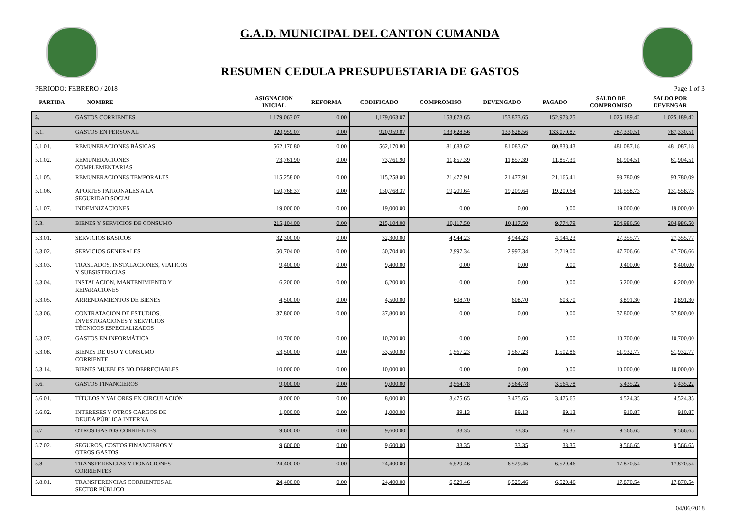G.A.D. MUNICIPAL DEL CANTON CUMANDA
RESUMEN CEDULA PRESUPUESTARIA DE GASTOS
PERIODO: FEBRERO / 2018 Page 1 of 3
| PARTIDA | NOMBRE | ASIGNACION INICIAL | REFORMA | CODIFICADO | COMPROMISO | DEVENGADO | PAGADO | SALDO DE COMPROMISO | SALDO POR DEVENGAR |
| --- | --- | --- | --- | --- | --- | --- | --- | --- | --- |
| 5. | GASTOS CORRIENTES | 1,179,063.07 | 0.00 | 1,179,063.07 | 153,873.65 | 153,873.65 | 152,973.25 | 1,025,189.42 | 1,025,189.42 |
| 5.1. | GASTOS EN PERSONAL | 920,959.07 | 0.00 | 920,959.07 | 133,628.56 | 133,628.56 | 133,070.87 | 787,330.51 | 787,330.51 |
| 5.1.01. | REMUNERACIONES BÁSICAS | 562,170.80 | 0.00 | 562,170.80 | 81,083.62 | 81,083.62 | 80,838.43 | 481,087.18 | 481,087.18 |
| 5.1.02. | REMUNERACIONES COMPLEMENTARIAS | 73,761.90 | 0.00 | 73,761.90 | 11,857.39 | 11,857.39 | 11,857.39 | 61,904.51 | 61,904.51 |
| 5.1.05. | REMUNERACIONES TEMPORALES | 115,258.00 | 0.00 | 115,258.00 | 21,477.91 | 21,477.91 | 21,165.41 | 93,780.09 | 93,780.09 |
| 5.1.06. | APORTES PATRONALES A LA SEGURIDAD SOCIAL | 150,768.37 | 0.00 | 150,768.37 | 19,209.64 | 19,209.64 | 19,209.64 | 131,558.73 | 131,558.73 |
| 5.1.07. | INDEMNIZACIONES | 19,000.00 | 0.00 | 19,000.00 | 0.00 | 0.00 | 0.00 | 19,000.00 | 19,000.00 |
| 5.3. | BIENES Y SERVICIOS DE CONSUMO | 215,104.00 | 0.00 | 215,104.00 | 10,117.50 | 10,117.50 | 9,774.79 | 204,986.50 | 204,986.50 |
| 5.3.01. | SERVICIOS BASICOS | 32,300.00 | 0.00 | 32,300.00 | 4,944.23 | 4,944.23 | 4,944.23 | 27,355.77 | 27,355.77 |
| 5.3.02. | SERVICIOS GENERALES | 50,704.00 | 0.00 | 50,704.00 | 2,997.34 | 2,997.34 | 2,719.00 | 47,706.66 | 47,706.66 |
| 5.3.03. | TRASLADOS, INSTALACIONES, VIATICOS Y SUBSISTENCIAS | 9,400.00 | 0.00 | 9,400.00 | 0.00 | 0.00 | 0.00 | 9,400.00 | 9,400.00 |
| 5.3.04. | INSTALACION, MANTENIMIENTO Y REPARACIONES | 6,200.00 | 0.00 | 6,200.00 | 0.00 | 0.00 | 0.00 | 6,200.00 | 6,200.00 |
| 5.3.05. | ARRENDAMIENTOS DE BIENES | 4,500.00 | 0.00 | 4,500.00 | 608.70 | 608.70 | 608.70 | 3,891.30 | 3,891.30 |
| 5.3.06. | CONTRATACION DE ESTUDIOS, INVESTIGACIONES Y SERVICIOS TÉCNICOS ESPECIALIZADOS | 37,800.00 | 0.00 | 37,800.00 | 0.00 | 0.00 | 0.00 | 37,800.00 | 37,800.00 |
| 5.3.07. | GASTOS EN INFORMÁTICA | 10,700.00 | 0.00 | 10,700.00 | 0.00 | 0.00 | 0.00 | 10,700.00 | 10,700.00 |
| 5.3.08. | BIENES DE USO Y CONSUMO CORRIENTE | 53,500.00 | 0.00 | 53,500.00 | 1,567.23 | 1,567.23 | 1,502.86 | 51,932.77 | 51,932.77 |
| 5.3.14. | BIENES MUEBLES NO DEPRECIABLES | 10,000.00 | 0.00 | 10,000.00 | 0.00 | 0.00 | 0.00 | 10,000.00 | 10,000.00 |
| 5.6. | GASTOS FINANCIEROS | 9,000.00 | 0.00 | 9,000.00 | 3,564.78 | 3,564.78 | 3,564.78 | 5,435.22 | 5,435.22 |
| 5.6.01. | TÍTULOS Y VALORES EN CIRCULACIÓN | 8,000.00 | 0.00 | 8,000.00 | 3,475.65 | 3,475.65 | 3,475.65 | 4,524.35 | 4,524.35 |
| 5.6.02. | INTERESES Y OTROS CARGOS DE DEUDA PÚBLICA INTERNA | 1,000.00 | 0.00 | 1,000.00 | 89.13 | 89.13 | 89.13 | 910.87 | 910.87 |
| 5.7. | OTROS GASTOS CORRIENTES | 9,600.00 | 0.00 | 9,600.00 | 33.35 | 33.35 | 33.35 | 9,566.65 | 9,566.65 |
| 5.7.02. | SEGUROS, COSTOS FINANCIEROS Y OTROS GASTOS | 9,600.00 | 0.00 | 9,600.00 | 33.35 | 33.35 | 33.35 | 9,566.65 | 9,566.65 |
| 5.8. | TRANSFERENCIAS Y DONACIONES CORRIENTES | 24,400.00 | 0.00 | 24,400.00 | 6,529.46 | 6,529.46 | 6,529.46 | 17,870.54 | 17,870.54 |
| 5.8.01. | TRANSFERENCIAS CORRIENTES AL SECTOR PÚBLICO | 24,400.00 | 0.00 | 24,400.00 | 6,529.46 | 6,529.46 | 6,529.46 | 17,870.54 | 17,870.54 |
04/06/2018